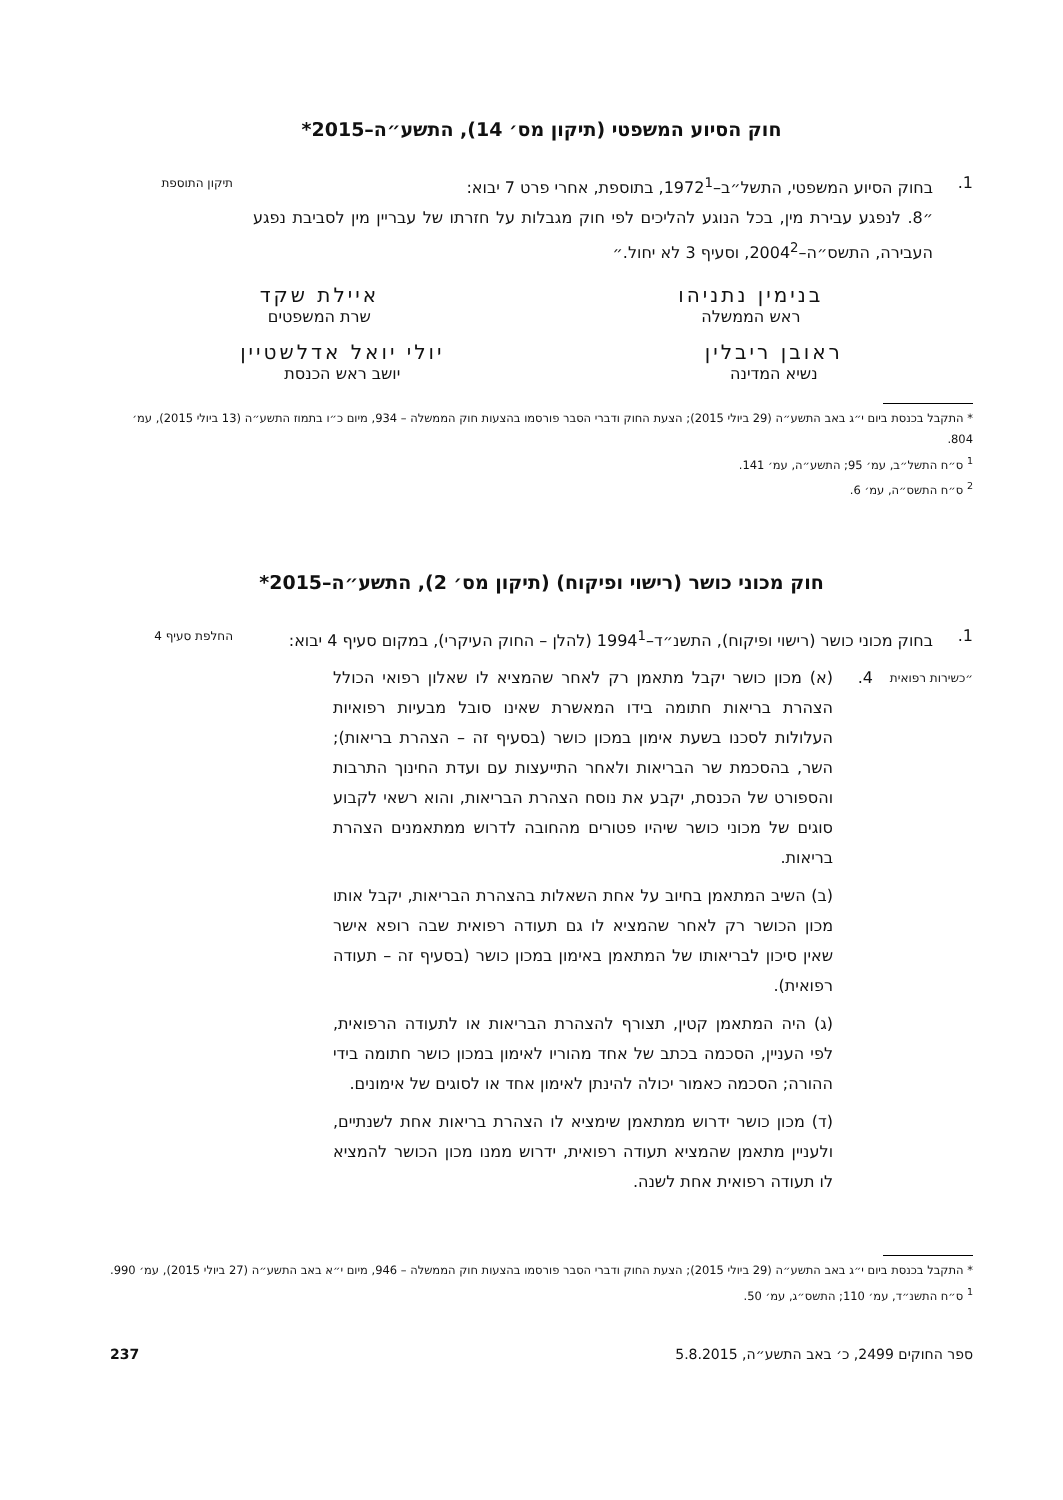חוק הסיוע המשפטי (תיקון מס׳ 14), התשע״ה–2015*
1. בחוק הסיוע המשפטי, התשל״ב–1972<sup>1</sup>, בתוספת, אחרי פרט 7 יבוא:
״8. לנפגע עבירת מין, בכל הנוגע להליכים לפי חוק מגבלות על חזרתו של עבריין מין לסביבת נפגע העבירה, התשס״ה–2004<sup>2</sup>, וסעיף 3 לא יחול.״
תיקון התוספת
בנימין נתניהו
ראש הממשלה
איילת שקד
שרת המשפטים
ראובן ריבלין
נשיא המדינה
יולי יואל אדלשטיין
יושב ראש הכנסת
* התקבל בכנסת ביום י״ג באב התשע״ה (29 ביולי 2015); הצעת החוק ודברי הסבר פורסמו בהצעות חוק הממשלה – 934, מיום כ״ו בתמוז התשע״ה (13 ביולי 2015), עמ׳ 804.
<sup>1</sup> ס״ח התשל״ב, עמ׳ 95; התשע״ה, עמ׳ 141.
<sup>2</sup> ס״ח התשס״ה, עמ׳ 6.
חוק מכוני כושר (רישוי ופיקוח) (תיקון מס׳ 2), התשע״ה–2015*
1. בחוק מכוני כושר (רישוי ופיקוח), התשנ״ד–1994<sup>1</sup> (להלן – החוק העיקרי), במקום סעיף 4 יבוא:
החלפת סעיף 4
״כשירות רפואית
4. (א) מכון כושר יקבל מתאמן רק לאחר שהמציא לו שאלון רפואי הכולל הצהרת בריאות חתומה בידו המאשרת שאינו סובל מבעיות רפואיות העלולות לסכנו בשעת אימון במכון כושר (בסעיף זה – הצהרת בריאות); השר, בהסכמת שר הבריאות ולאחר התייעצות עם ועדת החינוך התרבות והספורט של הכנסת, יקבע את נוסח הצהרת הבריאות, והוא רשאי לקבוע סוגים של מכוני כושר שיהיו פטורים מהחובה לדרוש ממתאמנים הצהרת בריאות.
(ב) השיב המתאמן בחיוב על אחת השאלות בהצהרת הבריאות, יקבל אותו מכון הכושר רק לאחר שהמציא לו גם תעודה רפואית שבה רופא אישר שאין סיכון לבריאותו של המתאמן באימון במכון כושר (בסעיף זה – תעודה רפואית).
(ג) היה המתאמן קטין, תצורף להצהרת הבריאות או לתעודה הרפואית, לפי העניין, הסכמה בכתב של אחד מהוריו לאימון במכון כושר חתומה בידי ההורה; הסכמה כאמור יכולה להינתן לאימון אחד או לסוגים של אימונים.
(ד) מכון כושר ידרוש ממתאמן שימציא לו הצהרת בריאות אחת לשנתיים, ולעניין מתאמן שהמציא תעודה רפואית, ידרוש ממנו מכון הכושר להמציא לו תעודה רפואית אחת לשנה.
* התקבל בכנסת ביום י״ג באב התשע״ה (29 ביולי 2015); הצעת החוק ודברי הסבר פורסמו בהצעות חוק הממשלה – 946, מיום י״א באב התשע״ה (27 ביולי 2015), עמ׳ 990.
<sup>1</sup> ס״ח התשנ״ד, עמ׳ 110; התשס״ג, עמ׳ 50.
ספר החוקים 2499, כ׳ באב התשע״ה, 5.8.2015
237